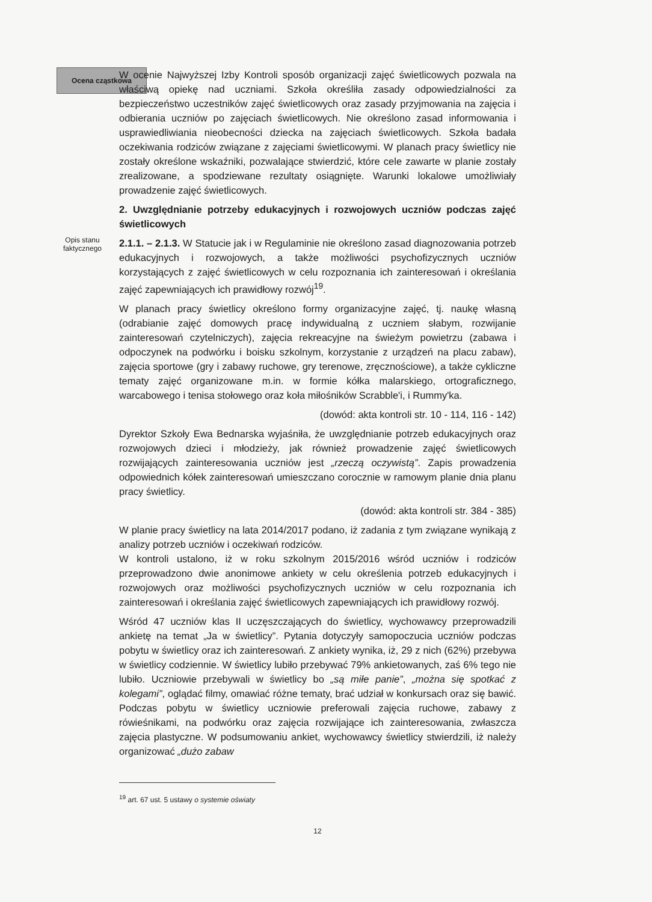Ocena cząstkowa
W ocenie Najwyższej Izby Kontroli sposób organizacji zajęć świetlicowych pozwala na właściwą opiekę nad uczniami. Szkoła określiła zasady odpowiedzialności za bezpieczeństwo uczestników zajęć świetlicowych oraz zasady przyjmowania na zajęcia i odbierania uczniów po zajęciach świetlicowych. Nie określono zasad informowania i usprawiedliwiania nieobecności dziecka na zajęciach świetlicowych. Szkoła badała oczekiwania rodziców związane z zajęciami świetlicowymi. W planach pracy świetlicy nie zostały określone wskaźniki, pozwalające stwierdzić, które cele zawarte w planie zostały zrealizowane, a spodziewane rezultaty osiągnięte. Warunki lokalowe umożliwiały prowadzenie zajęć świetlicowych.
2. Uwzględnianie potrzeby edukacyjnych i rozwojowych uczniów podczas zajęć świetlicowych
Opis stanu
faktycznego
2.1.1. – 2.1.3. W Statucie jak i w Regulaminie nie określono zasad diagnozowania potrzeb edukacyjnych i rozwojowych, a także możliwości psychofizycznych uczniów korzystających z zajęć świetlicowych w celu rozpoznania ich zainteresowań i określania zajęć zapewniających ich prawidłowy rozwój<sup>19</sup>.
W planach pracy świetlicy określono formy organizacyjne zajęć, tj. naukę własną (odrabianie zajęć domowych pracę indywidualną z uczniem słabym, rozwijanie zainteresowań czytelniczych), zajęcia rekreacyjne na świeżym powietrzu (zabawa i odpoczynek na podwórku i boisku szkolnym, korzystanie z urządzeń na placu zabaw), zajęcia sportowe (gry i zabawy ruchowe, gry terenowe, zręcznościowe), a także cykliczne tematy zajęć organizowane m.in. w formie kółka malarskiego, ortograficznego, warcabowego i tenisa stołowego oraz koła miłośników Scrabble'i, i Rummy'ka.
(dowód: akta kontroli str. 10 - 114, 116 - 142)
Dyrektor Szkoły Ewa Bednarska wyjaśniła, że uwzględnianie potrzeb edukacyjnych oraz rozwojowych dzieci i młodzieży, jak również prowadzenie zajęć świetlicowych rozwijających zainteresowania uczniów jest „rzeczą oczywistą”. Zapis prowadzenia odpowiednich kółek zainteresowań umieszczano corocznie w ramowym planie dnia planu pracy świetlicy.
(dowód: akta kontroli str. 384 - 385)
W planie pracy świetlicy na lata 2014/2017 podano, iż zadania z tym związane wynikają z analizy potrzeb uczniów i oczekiwań rodziców.
W kontroli ustalono, iż w roku szkolnym 2015/2016 wśród uczniów i rodziców przeprowadzono dwie anonimowe ankiety w celu określenia potrzeb edukacyjnych i rozwojowych oraz możliwości psychofizycznych uczniów w celu rozpoznania ich zainteresowań i określania zajęć świetlicowych zapewniających ich prawidłowy rozwój.
Wśród 47 uczniów klas II uczęszczających do świetlicy, wychowawcy przeprowadzili ankietę na temat „Ja w świetlicy”. Pytania dotyczyły samopoczucia uczniów podczas pobytu w świetlicy oraz ich zainteresowań. Z ankiety wynika, iż, 29 z nich (62%) przebywa w świetlicy codziennie. W świetlicy lubiło przebywać 79% ankietowanych, zaś 6% tego nie lubiło. Uczniowie przebywali w świetlicy bo „są miłe panie”, „można się spotkać z kolegami”, oglądać filmy, omawiać różne tematy, brać udział w konkursach oraz się bawić. Podczas pobytu w świetlicy uczniowie preferowali zajęcia ruchowe, zabawy z rówieśnikami, na podwórku oraz zajęcia rozwijające ich zainteresowania, zwłaszcza zajęcia plastyczne. W podsumowaniu ankiet, wychowawcy świetlicy stwierdzili, iż należy organizować „dużo zabaw
<sup>19</sup> art. 67 ust. 5 ustawy o systemie oświaty
12